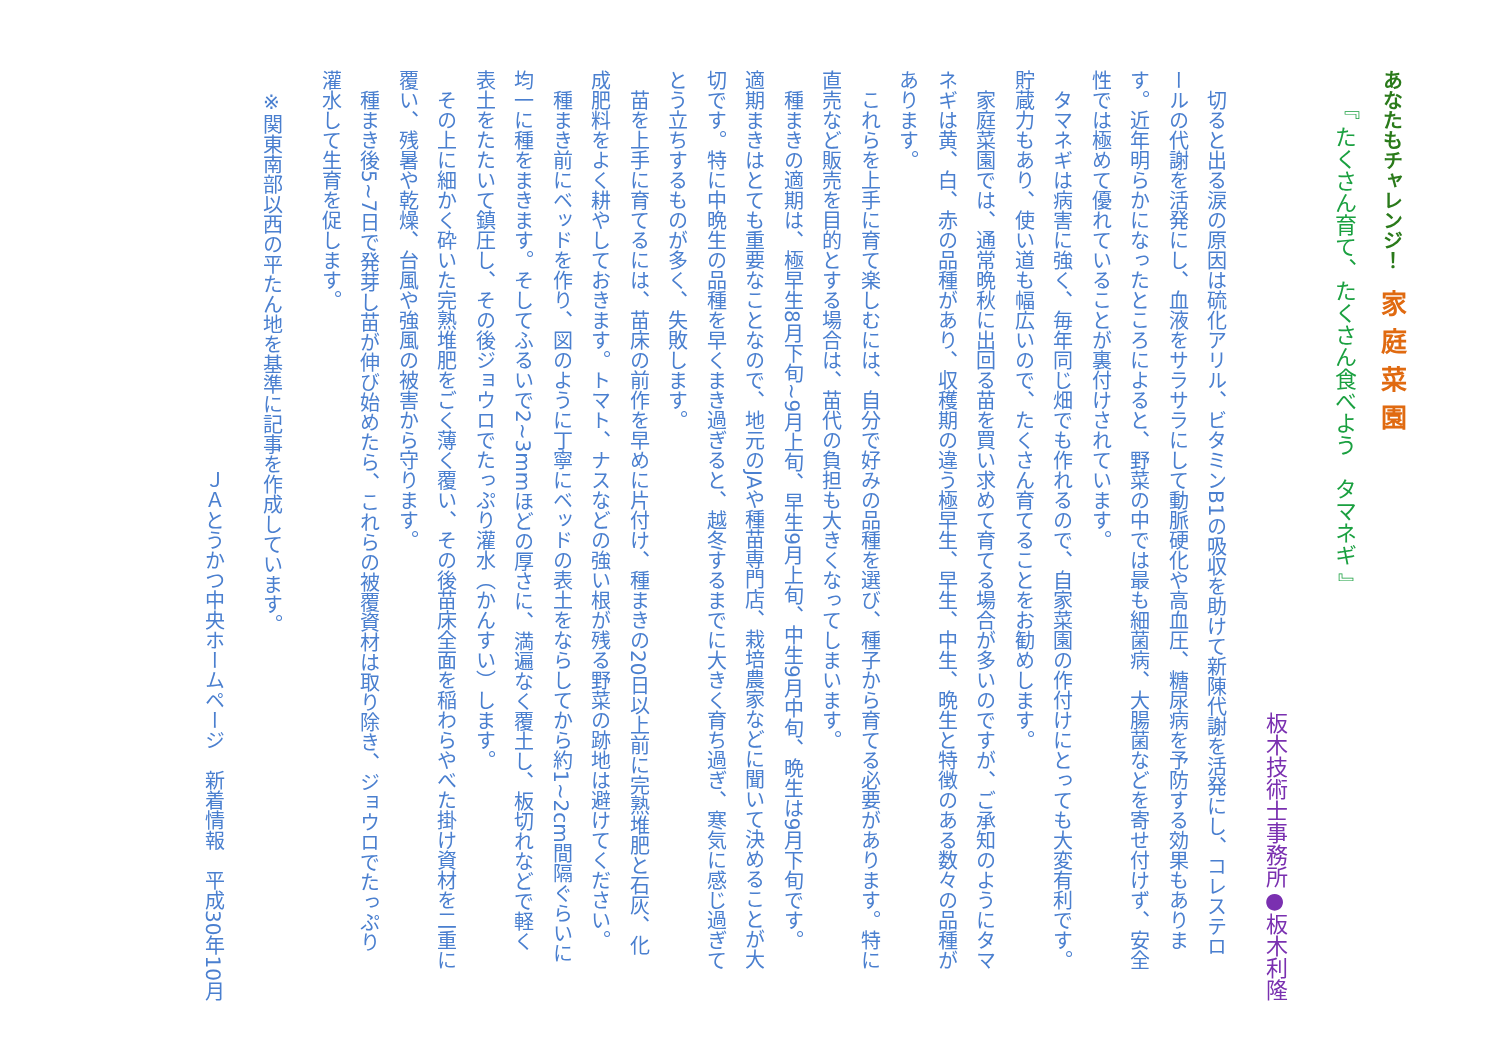あなたもチャレンジ！　家庭菜園
『 たくさん育て、たくさん食べよう　タマネギ 』
板木技術士事務所●板木利隆
　切ると出る涙の原因は硫化アリル、ビタミンB1の吸収を助けて新陳代謝を活発にし、コレステロールの代謝を活発にし、血液をサラサラにして動脈硬化や高血圧、糖尿病を予防する効果もあります。近年明らかになったところによると、野菜の中では最も細菌病、大腸菌などを寄せ付けず、安全性では極めて優れていることが裏付けされています。
　タマネギは病害に強く、毎年同じ畑でも作れるので、自家菜園の作付けにとっても大変有利です。貯蔵力もあり、使い道も幅広いので、たくさん育てることをお勧めします。
　家庭菜園では、通常晩秋に出回る苗を買い求めて育てる場合が多いのですが、ご承知のようにタマネギは黄、白、赤の品種があり、収穫期の違う極早生、早生、中生、晩生と特徴のある数々の品種があります。
　これらを上手に育て楽しむには、自分で好みの品種を選び、種子から育てる必要があります。特に直売など販売を目的とする場合は、苗代の負担も大きくなってしまいます。
　種まきの適期は、極早生8月下旬~9月上旬、早生9月上旬、中生9月中旬、晩生は9月下旬です。適期まきはとても重要なことなので、地元のJAや種苗専門店、栽培農家などに聞いて決めることが大切です。特に中晩生の品種を早くまき過ぎると、越冬するまでに大きく育ち過ぎ、寒気に感じ過ぎてとう立ちするものが多く、失敗します。
　苗を上手に育てるには、苗床の前作を早めに片付け、種まきの20日以上前に完熟堆肥と石灰、化成肥料をよく耕やしておきます。トマト、ナスなどの強い根が残る野菜の跡地は避けてください。
　種まき前にベッドを作り、図のように丁寧にベッドの表土をならしてから約1~2cm間隔ぐらいに均一に種をまきます。そしてふるいで2~3mmほどの厚さに、満遍なく覆土し、板切れなどで軽く表土をたたいて鎮圧し、その後ジョウロでたっぷり灌水（かんすい）します。
　その上に細かく砕いた完熟堆肥をごく薄く覆い、その後苗床全面を稲わらやべた掛け資材を二重に覆い、残暑や乾燥、台風や強風の被害から守ります。
　種まき後5~7日で発芽し苗が伸び始めたら、これらの被覆資材は取り除き、ジョウロでたっぷり灌水して生育を促します。
※関東南部以西の平たん地を基準に記事を作成しています。
ＪＡとうかつ中央ホームページ　新着情報　平成30年10月